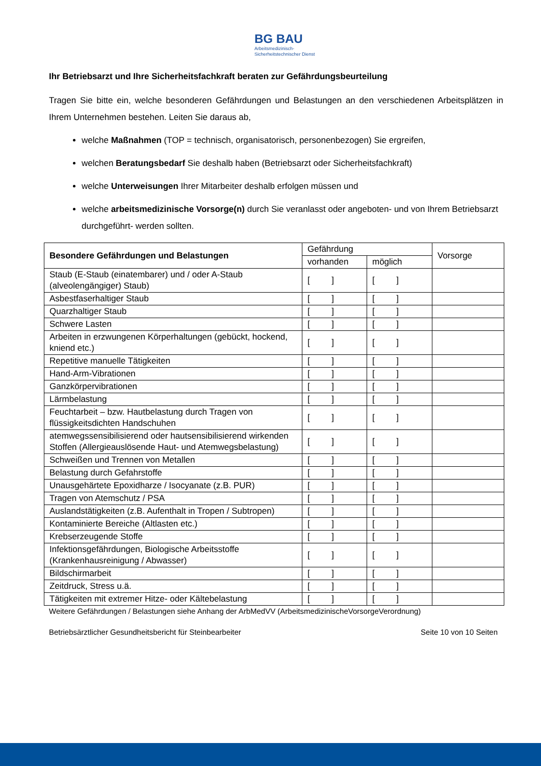BG BAU
Arbeitsmedizinisch-
Sicherheitstechnischer Dienst
Ihr Betriebsarzt und Ihre Sicherheitsfachkraft beraten zur Gefährdungsbeurteilung
Tragen Sie bitte ein, welche besonderen Gefährdungen und Belastungen an den verschiedenen Arbeitsplätzen in Ihrem Unternehmen bestehen. Leiten Sie daraus ab,
welche Maßnahmen (TOP = technisch, organisatorisch, personenbezogen) Sie ergreifen,
welchen Beratungsbedarf Sie deshalb haben (Betriebsarzt oder Sicherheitsfachkraft)
welche Unterweisungen Ihrer Mitarbeiter deshalb erfolgen müssen und
welche arbeitsmedizinische Vorsorge(n) durch Sie veranlasst oder angeboten- und von Ihrem Betriebsarzt durchgeführt- werden sollten.
| Besondere Gefährdungen und Belastungen | Gefährdung | | Vorsorge |
| --- | --- | --- | --- |
| | vorhanden | möglich | |
| Staub (E-Staub (einatembarer) und / oder A-Staub (alveolengängiger) Staub) | [ ] | [ ] | |
| Asbestfaserhaltiger Staub | [ ] | [ ] | |
| Quarzhaltiger Staub | [ ] | [ ] | |
| Schwere Lasten | [ ] | [ ] | |
| Arbeiten in erzwungenen Körperhaltungen (gebückt, hockend, kniend etc.) | [ ] | [ ] | |
| Repetitive manuelle Tätigkeiten | [ ] | [ ] | |
| Hand-Arm-Vibrationen | [ ] | [ ] | |
| Ganzkörpervibrationen | [ ] | [ ] | |
| Lärmbelastung | [ ] | [ ] | |
| Feuchtarbeit – bzw. Hautbelastung durch Tragen von flüssigkeitsdichten Handschuhen | [ ] | [ ] | |
| atemwegssensibilisierend oder hautsensibilisierend wirkenden Stoffen (Allergieauslösende Haut- und Atemwegsbelastung) | [ ] | [ ] | |
| Schweißen und Trennen von Metallen | [ ] | [ ] | |
| Belastung durch Gefahrstoffe | [ ] | [ ] | |
| Unausgehärtete Epoxidharze / Isocyanate (z.B. PUR) | [ ] | [ ] | |
| Tragen von Atemschutz / PSA | [ ] | [ ] | |
| Auslandstätigkeiten (z.B. Aufenthalt in Tropen / Subtropen) | [ ] | [ ] | |
| Kontaminierte Bereiche (Altlasten etc.) | [ ] | [ ] | |
| Krebserzeugende Stoffe | [ ] | [ ] | |
| Infektionsgefährdungen, Biologische Arbeitsstoffe (Krankenhausreinigung / Abwasser) | [ ] | [ ] | |
| Bildschirmarbeit | [ ] | [ ] | |
| Zeitdruck, Stress u.ä. | [ ] | [ ] | |
| Tätigkeiten mit extremer Hitze- oder Kältebelastung | [ ] | [ ] | |
Weitere Gefährdungen / Belastungen siehe Anhang der ArbMedVV (ArbeitsmedizinischeVorsorgeVerordnung)
Betriebsärztlicher Gesundheitsbericht für Steinbearbeiter Seite 10 von 10 Seiten